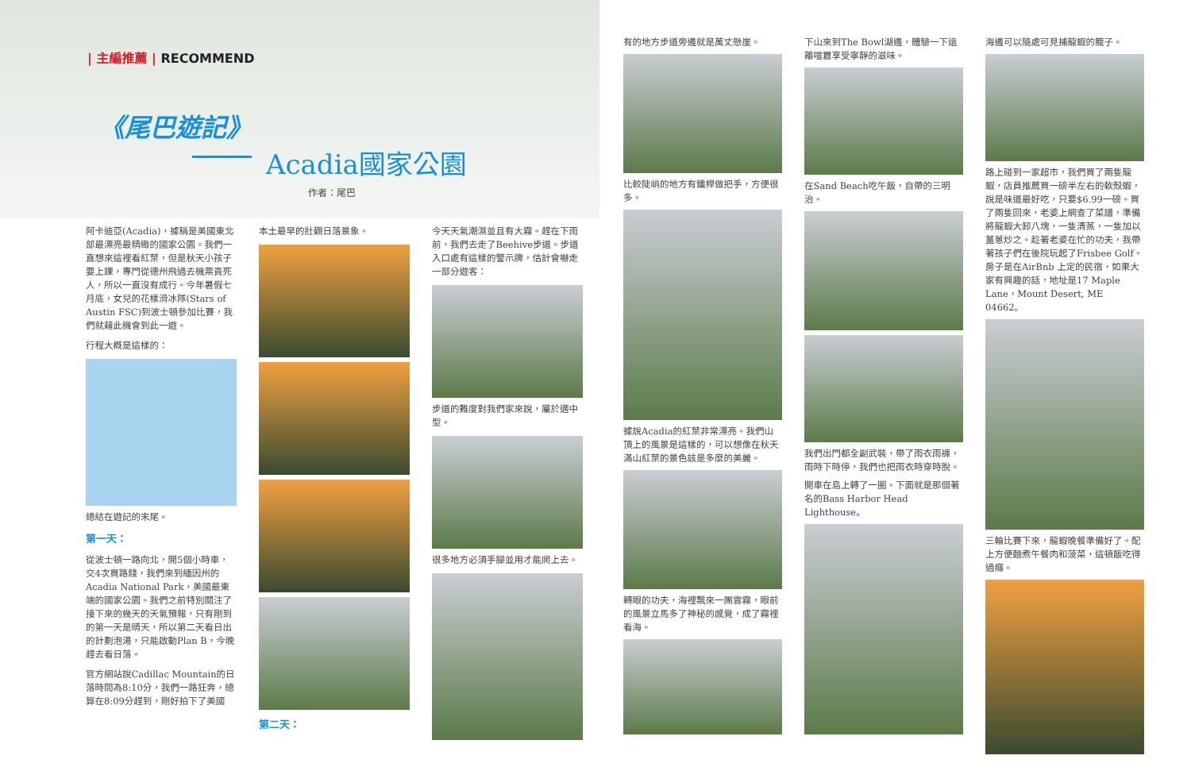| 主編推薦 | RECOMMEND
《尾巴遊記》
Acadia國家公園
作者：尾巴
阿卡迪亞(Acadia)，據稱是美國東北部最漂亮最精緻的國家公園。我們一直想來這裡看紅葉，但是秋天小孩子要上課，專門從德州飛過去機票貴死人，所以一直沒有成行。今年暑假七月底，女兒的花樣滑冰隊(Stars of Austin FSC)到波士頓參加比賽，我們就藉此機會到此一遊。
行程大概是這樣的：
總結在遊記的末尾。
第一天：
從波士頓一路向北，開5個小時車，交4次買路錢，我們來到緬因州的Acadia National Park，美國最東端的國家公園。我們之前特別關注了接下來的幾天的天氣預報，只有剛到的第一天是晴天，所以第二天看日出的計劃泡湯，只能啟動Plan B，今晚趕去看日落。
官方網站說Cadillac Mountain的日落時間為8:10分，我們一路狂奔，總算在8:09分趕到，剛好拍下了美國
本土最早的壯觀日落景象。
第二天：
今天天氣潮濕並且有大霧。趕在下雨前，我們去走了Beehive步道。步道入口處有這樣的警示牌，估計會嚇走一部分遊客：
步道的難度對我們家來說，屬於適中型。
很多地方必須手腳並用才能爬上去。
有的地方步道旁邊就是萬丈懸崖。
比較陡峭的地方有鐵桿做把手，方便很多。
據說Acadia的紅葉非常漂亮。我們山頂上的風景是這樣的，可以想像在秋天滿山紅葉的景色該是多麼的美麗。
轉眼的功夫，海裡飄來一團雲霧，眼前的風景立馬多了神秘的感覺，成了霧裡看海。
下山來到The Bowl湖邊，體驗一下遠離喧囂享受寧靜的滋味。
在Sand Beach吃午飯，自帶的三明治。
我們出門都全副武裝，帶了雨衣雨褲，雨時下時停，我們也把雨衣時穿時脫。
開車在島上轉了一圈。下面就是那個著名的Bass Harbor Head Lighthouse。
海邊可以隨處可見捕龍蝦的籠子。
路上碰到一家超市，我們買了兩隻龍蝦，店員推薦買一磅半左右的軟殼蝦，說是味道最好吃，只要$6.99一磅。買了兩隻回來，老婆上網查了菜譜，準備將龍蝦大卸八塊，一隻清蒸，一隻加以薑蔥炒之。趁著老婆在忙的功夫，我帶著孩子們在後院玩起了Frisbee Golf。房子是在AirBnb 上定的民宿，如果大家有興趣的話，地址是17 Maple Lane，Mount Desert, ME 04662。
三輪比賽下來，龍蝦晚餐準備好了。配上方便麵煮午餐肉和菠菜，這頓飯吃得過癮。